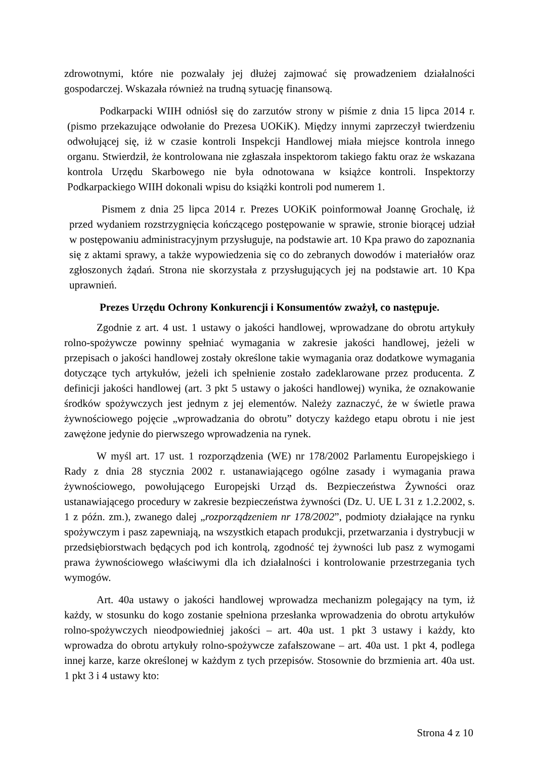zdrowotnymi, które nie pozwalały jej dłużej zajmować się prowadzeniem działalności gospodarczej. Wskazała również na trudną sytuację finansową.
Podkarpacki WIIH odniósł się do zarzutów strony w piśmie z dnia 15 lipca 2014 r. (pismo przekazujące odwołanie do Prezesa UOKiK). Między innymi zaprzeczył twierdzeniu odwołującej się, iż w czasie kontroli Inspekcji Handlowej miała miejsce kontrola innego organu. Stwierdził, że kontrolowana nie zgłaszała inspektorom takiego faktu oraz że wskazana kontrola Urzędu Skarbowego nie była odnotowana w książce kontroli. Inspektorzy Podkarpackiego WIIH dokonali wpisu do książki kontroli pod numerem 1.
Pismem z dnia 25 lipca 2014 r. Prezes UOKiK poinformował Joannę Grochalę, iż przed wydaniem rozstrzygnięcia kończącego postępowanie w sprawie, stronie biorącej udział w postępowaniu administracyjnym przysługuje, na podstawie art. 10 Kpa prawo do zapoznania się z aktami sprawy, a także wypowiedzenia się co do zebranych dowodów i materiałów oraz zgłoszonych żądań. Strona nie skorzystała z przysługujących jej na podstawie art. 10 Kpa uprawnień.
Prezes Urzędu Ochrony Konkurencji i Konsumentów zważył, co następuje.
Zgodnie z art. 4 ust. 1 ustawy o jakości handlowej, wprowadzane do obrotu artykuły rolno-spożywcze powinny spełniać wymagania w zakresie jakości handlowej, jeżeli w przepisach o jakości handlowej zostały określone takie wymagania oraz dodatkowe wymagania dotyczące tych artykułów, jeżeli ich spełnienie zostało zadeklarowane przez producenta. Z definicji jakości handlowej (art. 3 pkt 5 ustawy o jakości handlowej) wynika, że oznakowanie środków spożywczych jest jednym z jej elementów. Należy zaznaczyć, że w świetle prawa żywnościowego pojęcie „wprowadzania do obrotu” dotyczy każdego etapu obrotu i nie jest zawężone jedynie do pierwszego wprowadzenia na rynek.
W myśl art. 17 ust. 1 rozporządzenia (WE) nr 178/2002 Parlamentu Europejskiego i Rady z dnia 28 stycznia 2002 r. ustanawiającego ogólne zasady i wymagania prawa żywnościowego, powołującego Europejski Urząd ds. Bezpieczeństwa Żywności oraz ustanawiającego procedury w zakresie bezpieczeństwa żywności (Dz. U. UE L 31 z 1.2.2002, s. 1 z późn. zm.), zwanego dalej „rozporządzeniem nr 178/2002”, podmioty działające na rynku spożywczym i pasz zapewniają, na wszystkich etapach produkcji, przetwarzania i dystrybucji w przedsiębiorstwach będących pod ich kontrolą, zgodność tej żywności lub pasz z wymogami prawa żywnościowego właściwymi dla ich działalności i kontrolowanie przestrzegania tych wymogów.
Art. 40a ustawy o jakości handlowej wprowadza mechanizm polegający na tym, iż każdy, w stosunku do kogo zostanie spełniona przesłanka wprowadzenia do obrotu artykułów rolno-spożywczych nieodpowiedniej jakości – art. 40a ust. 1 pkt 3 ustawy i każdy, kto wprowadza do obrotu artykuły rolno-spożywcze zafałszowane – art. 40a ust. 1 pkt 4, podlega innej karze, karze określonej w każdym z tych przepisów. Stosownie do brzmienia art. 40a ust. 1 pkt 3 i 4 ustawy kto:
Strona 4 z 10